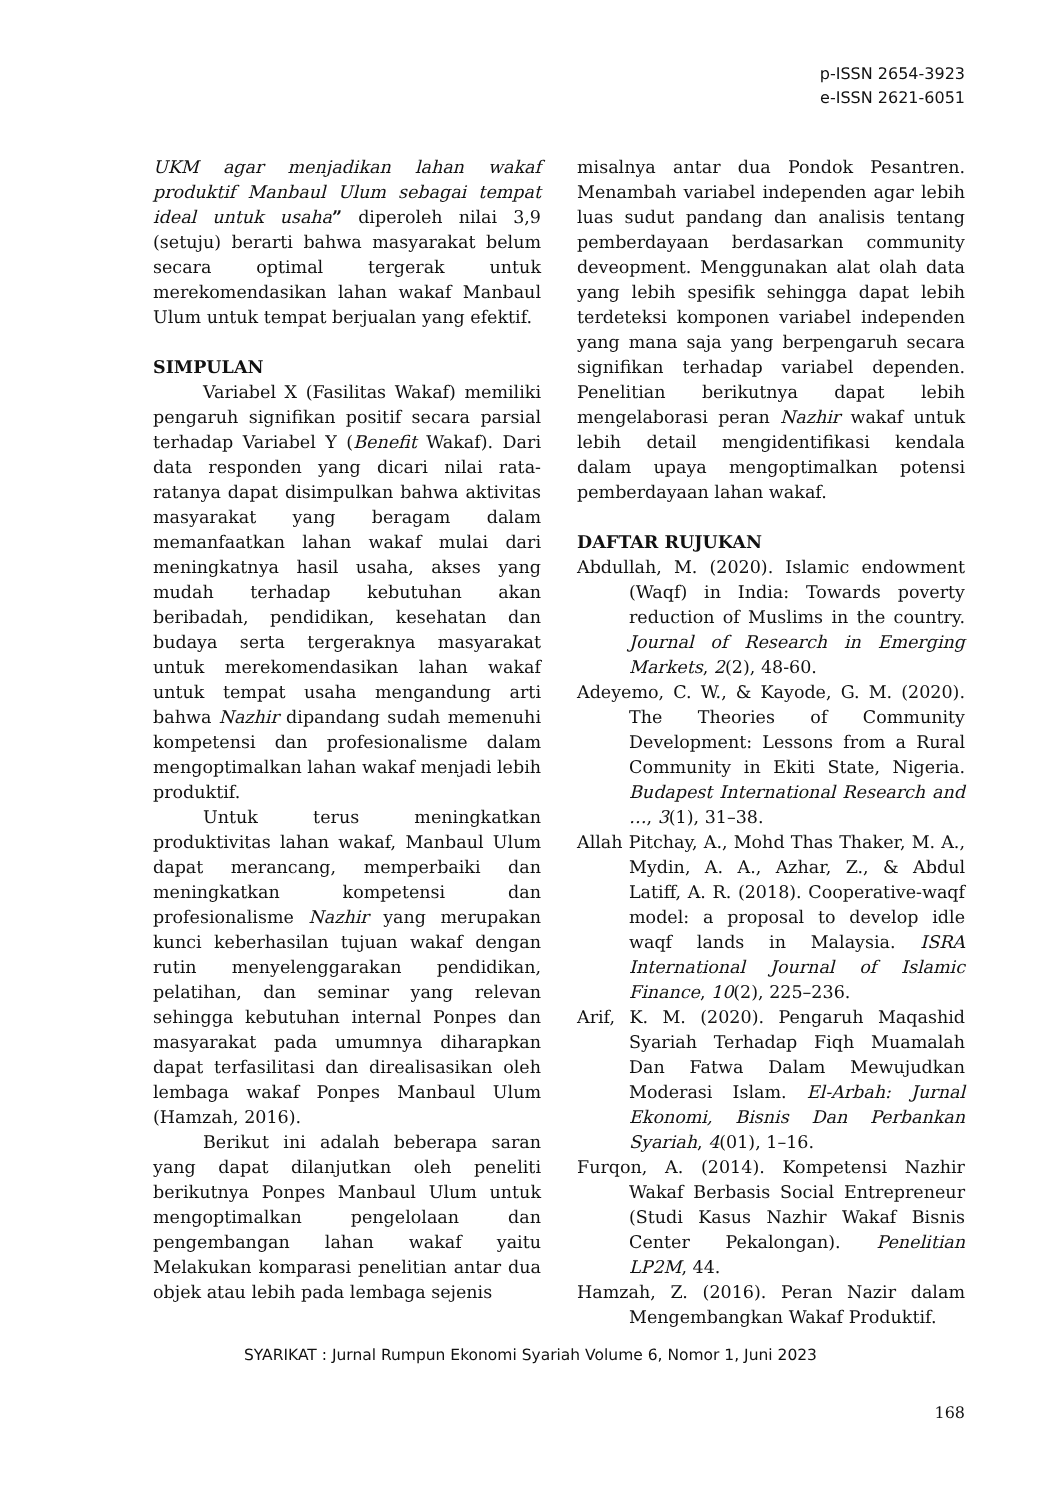p-ISSN 2654-3923
e-ISSN 2621-6051
UKM agar menjadikan lahan wakaf produktif Manbaul Ulum sebagai tempat ideal untuk usaha” diperoleh nilai 3,9 (setuju) berarti bahwa masyarakat belum secara optimal tergerak untuk merekomendasikan lahan wakaf Manbaul Ulum untuk tempat berjualan yang efektif.
SIMPULAN
Variabel X (Fasilitas Wakaf) memiliki pengaruh signifikan positif secara parsial terhadap Variabel Y (Benefit Wakaf). Dari data responden yang dicari nilai rata-ratanya dapat disimpulkan bahwa aktivitas masyarakat yang beragam dalam memanfaatkan lahan wakaf mulai dari meningkatnya hasil usaha, akses yang mudah terhadap kebutuhan akan beribadah, pendidikan, kesehatan dan budaya serta tergeraknya masyarakat untuk merekomendasikan lahan wakaf untuk tempat usaha mengandung arti bahwa Nazhir dipandang sudah memenuhi kompetensi dan profesionalisme dalam mengoptimalkan lahan wakaf menjadi lebih produktif.
Untuk terus meningkatkan produktivitas lahan wakaf, Manbaul Ulum dapat merancang, memperbaiki dan meningkatkan kompetensi dan profesionalisme Nazhir yang merupakan kunci keberhasilan tujuan wakaf dengan rutin menyelenggarakan pendidikan, pelatihan, dan seminar yang relevan sehingga kebutuhan internal Ponpes dan masyarakat pada umumnya diharapkan dapat terfasilitasi dan direalisasikan oleh lembaga wakaf Ponpes Manbaul Ulum (Hamzah, 2016).
Berikut ini adalah beberapa saran yang dapat dilanjutkan oleh peneliti berikutnya Ponpes Manbaul Ulum untuk mengoptimalkan pengelolaan dan pengembangan lahan wakaf yaitu Melakukan komparasi penelitian antar dua objek atau lebih pada lembaga sejenis
misalnya antar dua Pondok Pesantren. Menambah variabel independen agar lebih luas sudut pandang dan analisis tentang pemberdayaan berdasarkan community deveopment. Menggunakan alat olah data yang lebih spesifik sehingga dapat lebih terdeteksi komponen variabel independen yang mana saja yang berpengaruh secara signifikan terhadap variabel dependen. Penelitian berikutnya dapat lebih mengelaborasi peran Nazhir wakaf untuk lebih detail mengidentifikasi kendala dalam upaya mengoptimalkan potensi pemberdayaan lahan wakaf.
DAFTAR RUJUKAN
Abdullah, M. (2020). Islamic endowment (Waqf) in India: Towards poverty reduction of Muslims in the country. Journal of Research in Emerging Markets, 2(2), 48-60.
Adeyemo, C. W., & Kayode, G. M. (2020). The Theories of Community Development: Lessons from a Rural Community in Ekiti State, Nigeria. Budapest International Research and …, 3(1), 31–38.
Allah Pitchay, A., Mohd Thas Thaker, M. A., Mydin, A. A., Azhar, Z., & Abdul Latiff, A. R. (2018). Cooperative-waqf model: a proposal to develop idle waqf lands in Malaysia. ISRA International Journal of Islamic Finance, 10(2), 225–236.
Arif, K. M. (2020). Pengaruh Maqashid Syariah Terhadap Fiqh Muamalah Dan Fatwa Dalam Mewujudkan Moderasi Islam. El-Arbah: Jurnal Ekonomi, Bisnis Dan Perbankan Syariah, 4(01), 1–16.
Furqon, A. (2014). Kompetensi Nazhir Wakaf Berbasis Social Entrepreneur (Studi Kasus Nazhir Wakaf Bisnis Center Pekalongan). Penelitian LP2M, 44.
Hamzah, Z. (2016). Peran Nazir dalam Mengembangkan Wakaf Produktif.
SYARIKAT : Jurnal Rumpun Ekonomi Syariah Volume 6, Nomor 1, Juni 2023
168